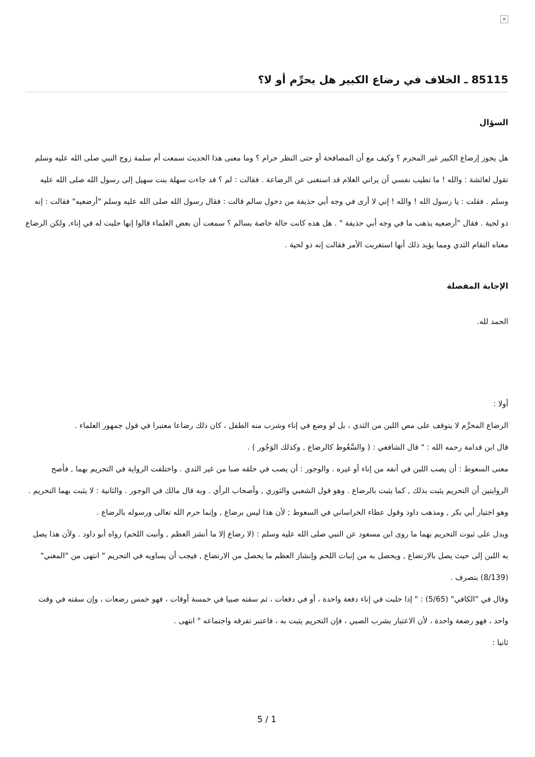×
85115 ـ الخلاف في رضاع الكبير هل يحرِّم أو لا؟
السؤال
هل يجوز إرضاع الكبير غير المحرم ؟ وكيف مع أن المصافحة أو حتى النظر حرام ؟ وما معنى هذا الحديث سمعت أم سلمة زوج النبي صلى الله عليه وسلم تقول لعائشة : والله ! ما تطيب نفسي أن يراني الغلام قد استغنى عن الرضاعة . فقالت : لم ؟ قد جاءت سهلة بنت سهيل إلى رسول الله صلى الله عليه وسلم . فقلت : يا رسول الله ! والله ! إني لا أرى في وجه أبي حذيفة من دخول سالم قالت : فقال رسول الله صلى الله عليه وسلم "أرضعيه" فقالت : إنه ذو لحية . فقال "أرضعيه يذهب ما في وجه أبي حذيفة " . هل هذه كانت حالة خاصة بسالم ؟ سمعت أن بعض العلماء قالوا إنها حلبت له في إناء, ولكن الرضاع معناه التقام الثدي ومما يؤيد ذلك أنها استغربت الأمر فقالت إنه ذو لحية .
الإجابة المفصلة
الحمد لله.
أولا :
الرضاع المحرِّم لا يتوقف على مص اللبن من الثدي ، بل لو وضع في إناء وشرب منه الطفل ، كان ذلك رضاعا معتبرا في قول جمهور العلماء .
قال ابن قدامة رحمه الله : " قال الشافعي : ( والسَّعُوط كالرضاع , وكذلك الوَجُور ) .
معنى السعوط : أن يصب اللبن في أنفه من إناء أو غيره . والوجور : أن يصب في حلقه صبا من غير الثدي . واختلفت الرواية في التحريم بهما , فأصح الروايتين أن التحريم يثبت بذلك , كما يثبت بالرضاع . وهو قول الشعبي والثوري , وأصحاب الرأي . وبه قال مالك في الوجور . والثانية : لا يثبت بهما التحريم . وهو اختيار أبي بكر , ومذهب داود وقول عطاء الخراساني في السعوط ; لأن هذا ليس برضاع , وإنما حرم الله تعالى ورسوله بالرضاع .
ويدل على ثبوت التحريم بهما ما روى ابن مسعود عن النبي صلى الله عليه وسلم : (لا رضاع إلا ما أنشز العظم , وأنبت اللحم) رواه أبو داود . ولأن هذا يصل به اللبن إلى حيث يصل بالارتضاع , ويحصل به من إنبات اللحم وإنشاز العظم ما يحصل من الارتضاع , فيجب أن يساويه في التحريم " انتهى من "المغني" (8/139) بتصرف .
وقال في "الكافي" (5/65) : " إذا حلبت في إناء دفعة واحدة ، أو في دفعات ، ثم سقته صبيا في خمسة أوقات ، فهو خمس رضعات ، وإن سقته في وقت واحد ، فهو رضعة واحدة ، لأن الاعتبار بشرب الصبي ، فإن التحريم يثبت به ، فاعتبر تفرقه واجتماعه " انتهى .
ثانيا :
5 / 1